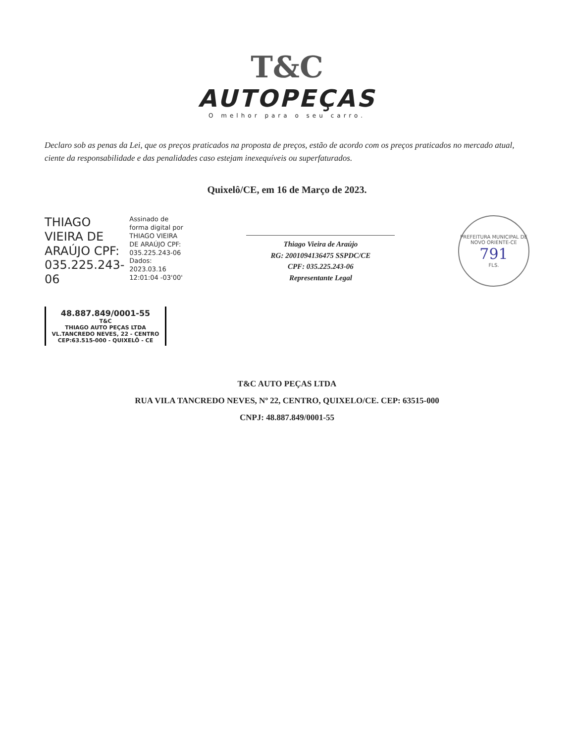T&C
AUTOPEÇAS
O melhor para o seu carro.
Declaro sob as penas da Lei, que os preços praticados na proposta de preços, estão de acordo com os preços praticados no mercado atual, ciente da responsabilidade e das penalidades caso estejam inexequíveis ou superfaturados.
Quixelô/CE, em 16 de Março de 2023.
THIAGO
VIEIRA DE
ARAÚJO CPF:
035.225.243-
06
Assinado de
forma digital por
THIAGO VIEIRA
DE ARAÚJO CPF:
035.225.243-06
Dados:
2023.03.16
12:01:04 -03'00'
Thiago Vieira de Araújo
RG: 2001094136475 SSPDC/CE
CPF: 035.225.243-06
Representante Legal
PREFEITURA MUNICIPAL DE NOVO ORIENTE-CE
791
FLS.
48.887.849/0001-55
T&C
THIAGO AUTO PEÇAS LTDA
VL.TANCREDO NEVES, 22 - CENTRO
CEP:63.515-000 - QUIXELÔ - CE
T&C AUTO PEÇAS LTDA
RUA VILA TANCREDO NEVES, Nº 22, CENTRO, QUIXELO/CE. CEP: 63515-000
CNPJ: 48.887.849/0001-55